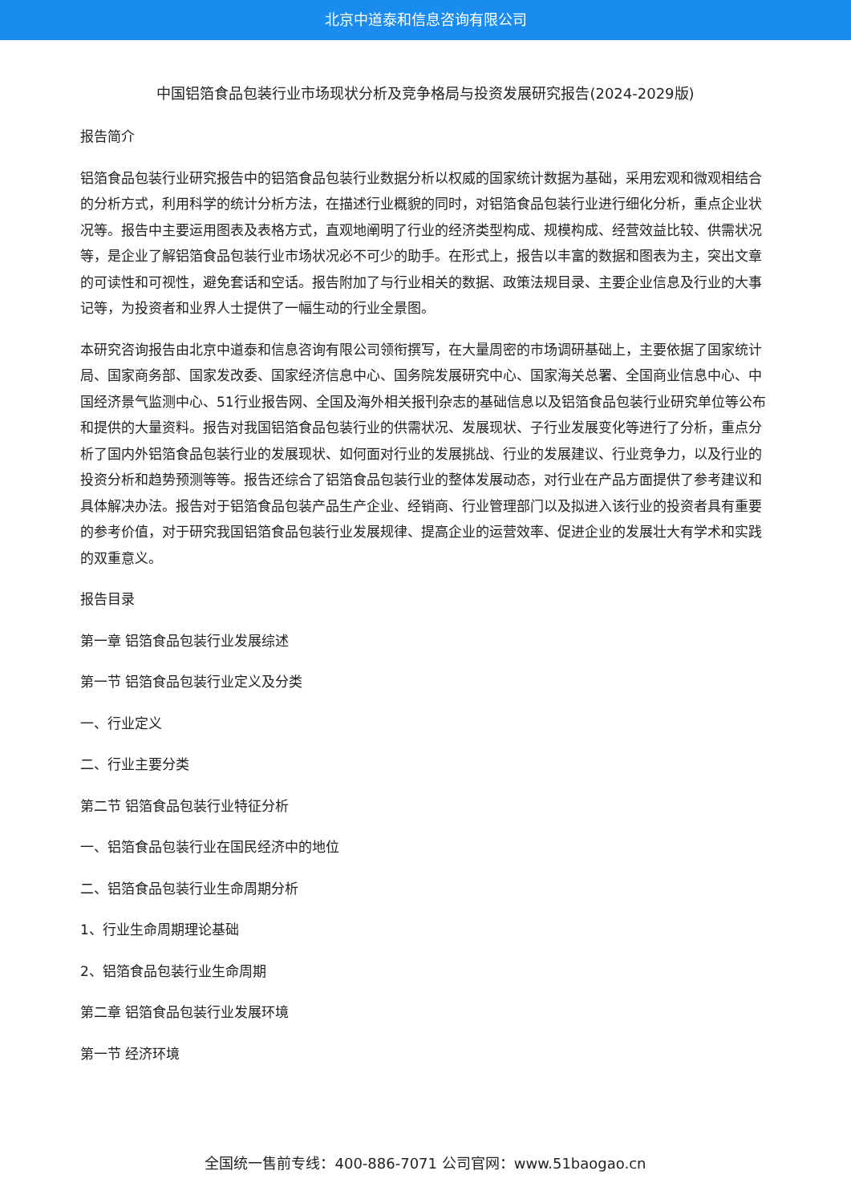北京中道泰和信息咨询有限公司
中国铝箔食品包装行业市场现状分析及竞争格局与投资发展研究报告(2024-2029版)
报告简介
铝箔食品包装行业研究报告中的铝箔食品包装行业数据分析以权威的国家统计数据为基础，采用宏观和微观相结合的分析方式，利用科学的统计分析方法，在描述行业概貌的同时，对铝箔食品包装行业进行细化分析，重点企业状况等。报告中主要运用图表及表格方式，直观地阐明了行业的经济类型构成、规模构成、经营效益比较、供需状况等，是企业了解铝箔食品包装行业市场状况必不可少的助手。在形式上，报告以丰富的数据和图表为主，突出文章的可读性和可视性，避免套话和空话。报告附加了与行业相关的数据、政策法规目录、主要企业信息及行业的大事记等，为投资者和业界人士提供了一幅生动的行业全景图。
本研究咨询报告由北京中道泰和信息咨询有限公司领衔撰写，在大量周密的市场调研基础上，主要依据了国家统计局、国家商务部、国家发改委、国家经济信息中心、国务院发展研究中心、国家海关总署、全国商业信息中心、中国经济景气监测中心、51行业报告网、全国及海外相关报刊杂志的基础信息以及铝箔食品包装行业研究单位等公布和提供的大量资料。报告对我国铝箔食品包装行业的供需状况、发展现状、子行业发展变化等进行了分析，重点分析了国内外铝箔食品包装行业的发展现状、如何面对行业的发展挑战、行业的发展建议、行业竞争力，以及行业的投资分析和趋势预测等等。报告还综合了铝箔食品包装行业的整体发展动态，对行业在产品方面提供了参考建议和具体解决办法。报告对于铝箔食品包装产品生产企业、经销商、行业管理部门以及拟进入该行业的投资者具有重要的参考价值，对于研究我国铝箔食品包装行业发展规律、提高企业的运营效率、促进企业的发展壮大有学术和实践的双重意义。
报告目录
第一章 铝箔食品包装行业发展综述
第一节 铝箔食品包装行业定义及分类
一、行业定义
二、行业主要分类
第二节 铝箔食品包装行业特征分析
一、铝箔食品包装行业在国民经济中的地位
二、铝箔食品包装行业生命周期分析
1、行业生命周期理论基础
2、铝箔食品包装行业生命周期
第二章 铝箔食品包装行业发展环境
第一节 经济环境
全国统一售前专线：400-886-7071 公司官网：www.51baogao.cn